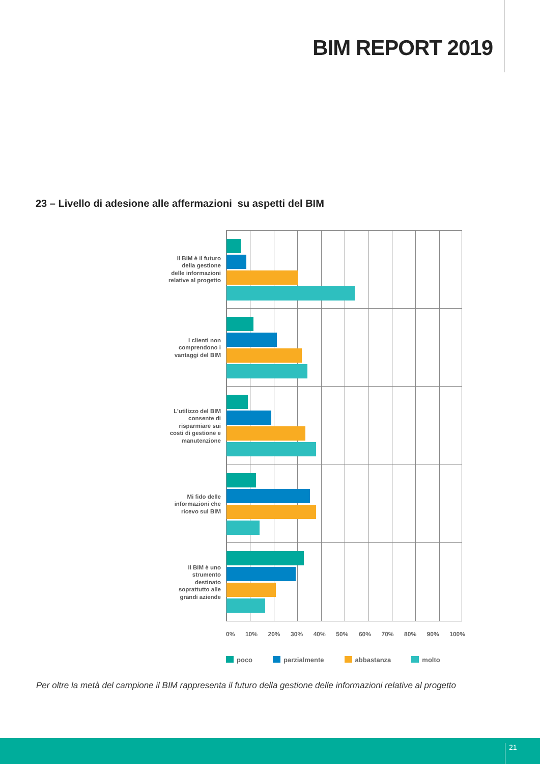BIM REPORT 2019
23 – Livello di adesione alle affermazioni su aspetti del BIM
Il BIM è il futuro della gestione delle informazioni relative al progetto
I clienti non comprendono i vantaggi del BIM
L’utilizzo del BIM consente di risparmiare sui costi di gestione e manutenzione
Mi fido delle informazioni che ricevo sul BIM
Il BIM è uno strumento destinato soprattutto alle grandi aziende
0% 10% 20% 30% 40% 50% 60% 70% 80% 90% 100%
poco parzialmente abbastanza molto
Per oltre la metà del campione il BIM rappresenta il futuro della gestione delle informazioni relative al progetto
21